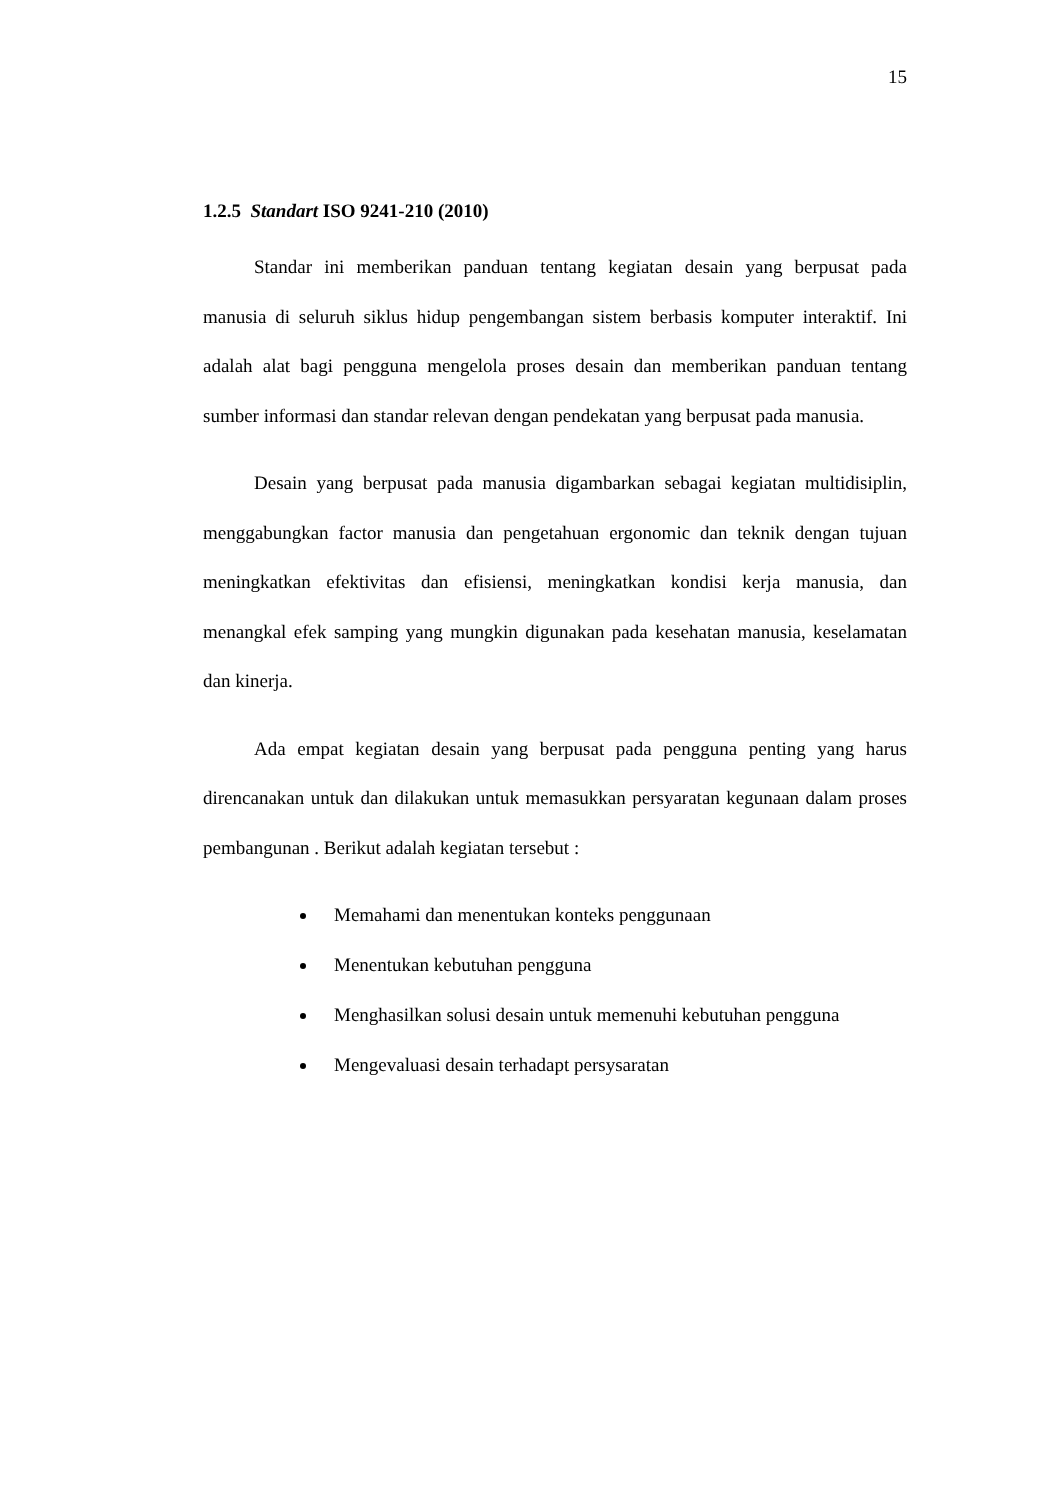15
1.2.5 Standart ISO 9241-210 (2010)
Standar ini memberikan panduan tentang kegiatan desain yang berpusat pada manusia di seluruh siklus hidup pengembangan sistem berbasis komputer interaktif. Ini adalah alat bagi pengguna mengelola proses desain dan memberikan panduan tentang sumber informasi dan standar relevan dengan pendekatan yang berpusat pada manusia.
Desain yang berpusat pada manusia digambarkan sebagai kegiatan multidisiplin, menggabungkan factor manusia dan pengetahuan ergonomic dan teknik dengan tujuan meningkatkan efektivitas dan efisiensi, meningkatkan kondisi kerja manusia, dan menangkal efek samping yang mungkin digunakan pada kesehatan manusia, keselamatan dan kinerja.
Ada empat kegiatan desain yang berpusat pada pengguna penting yang harus direncanakan untuk dan dilakukan untuk memasukkan persyaratan kegunaan dalam proses pembangunan . Berikut adalah kegiatan tersebut :
Memahami dan menentukan konteks penggunaan
Menentukan kebutuhan pengguna
Menghasilkan solusi desain untuk memenuhi kebutuhan pengguna
Mengevaluasi desain terhadapt persysaratan